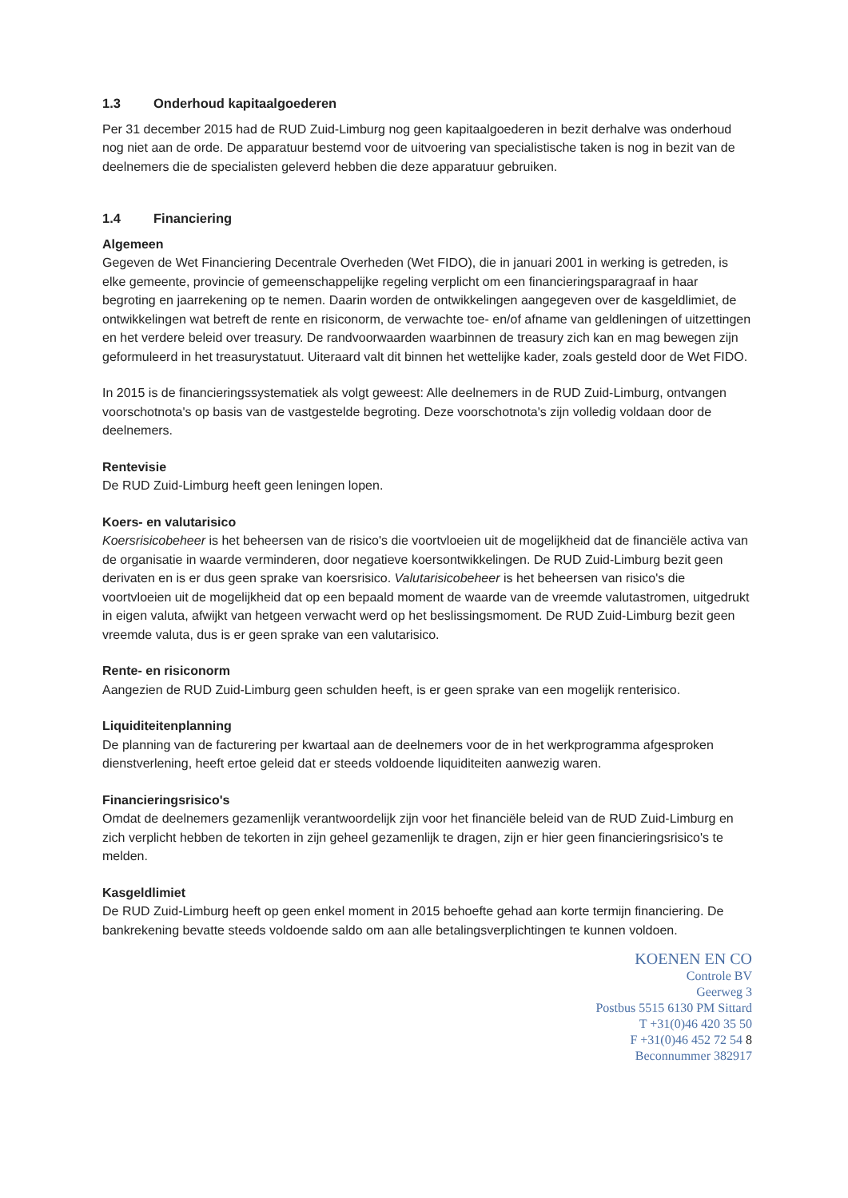1.3 Onderhoud kapitaalgoederen
Per 31 december 2015 had de RUD Zuid-Limburg nog geen kapitaalgoederen in bezit derhalve was onderhoud nog niet aan de orde. De apparatuur bestemd voor de uitvoering van specialistische taken is nog in bezit van de deelnemers die de specialisten geleverd hebben die deze apparatuur gebruiken.
1.4 Financiering
Algemeen
Gegeven de Wet Financiering Decentrale Overheden (Wet FIDO), die in januari 2001 in werking is getreden, is elke gemeente, provincie of gemeenschappelijke regeling verplicht om een financieringsparagraaf in haar begroting en jaarrekening op te nemen. Daarin worden de ontwikkelingen aangegeven over de kasgeldlimiet, de ontwikkelingen wat betreft de rente en risiconorm, de verwachte toe- en/of afname van geldleningen of uitzettingen en het verdere beleid over treasury. De randvoorwaarden waarbinnen de treasury zich kan en mag bewegen zijn geformuleerd in het treasurystatuut. Uiteraard valt dit binnen het wettelijke kader, zoals gesteld door de Wet FIDO.
In 2015 is de financieringssystematiek als volgt geweest: Alle deelnemers in de RUD Zuid-Limburg, ontvangen voorschotnota's op basis van de vastgestelde begroting. Deze voorschotnota's zijn volledig voldaan door de deelnemers.
Rentevisie
De RUD Zuid-Limburg heeft geen leningen lopen.
Koers- en valutarisico
Koersrisicobeheer is het beheersen van de risico's die voortvloeien uit de mogelijkheid dat de financiële activa van de organisatie in waarde verminderen, door negatieve koersontwikkelingen. De RUD Zuid-Limburg bezit geen derivaten en is er dus geen sprake van koersrisico. Valutarisicobeheer is het beheersen van risico's die voortvloeien uit de mogelijkheid dat op een bepaald moment de waarde van de vreemde valutastromen, uitgedrukt in eigen valuta, afwijkt van hetgeen verwacht werd op het beslissingsmoment. De RUD Zuid-Limburg bezit geen vreemde valuta, dus is er geen sprake van een valutarisico.
Rente- en risiconorm
Aangezien de RUD Zuid-Limburg geen schulden heeft, is er geen sprake van een mogelijk renterisico.
Liquiditeitenplanning
De planning van de facturering per kwartaal aan de deelnemers voor de in het werkprogramma afgesproken dienstverlening, heeft ertoe geleid dat er steeds voldoende liquiditeiten aanwezig waren.
Financieringsrisico's
Omdat de deelnemers gezamenlijk verantwoordelijk zijn voor het financiële beleid van de RUD Zuid-Limburg en zich verplicht hebben de tekorten in zijn geheel gezamenlijk te dragen, zijn er hier geen financieringsrisico's te melden.
Kasgeldlimiet
De RUD Zuid-Limburg heeft op geen enkel moment in 2015 behoefte gehad aan korte termijn financiering. De bankrekening bevatte steeds voldoende saldo om aan alle betalingsverplichtingen te kunnen voldoen.
KOENEN EN CO
Controle BV
Geerweg 3
Postbus 5515 6130 PM Sittard
T +31(0)46 420 35 50
F +31(0)46 452 72 54 8
Beconnummer 382917